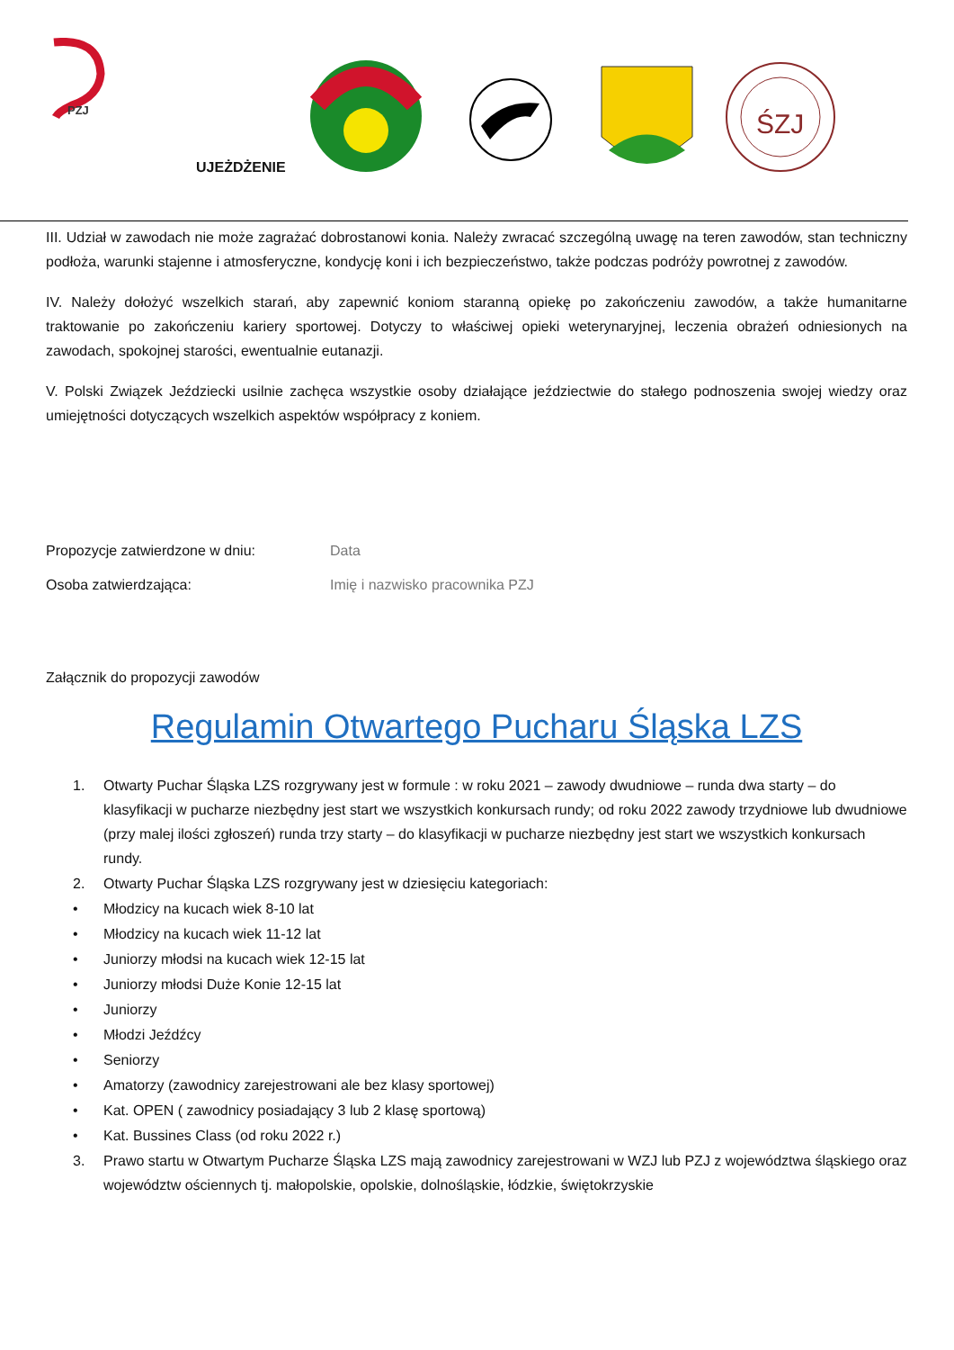PZJ
ŚZJ
UJEŻDŻENIE
III. Udział w zawodach nie może zagrażać dobrostanowi konia. Należy zwracać szczególną uwagę na teren zawodów, stan techniczny podłoża, warunki stajenne i atmosferyczne, kondycję koni i ich bezpieczeństwo, także podczas podróży powrotnej z zawodów.
IV. Należy dołożyć wszelkich starań, aby zapewnić koniom staranną opiekę po zakończeniu zawodów, a także humanitarne traktowanie po zakończeniu kariery sportowej. Dotyczy to właściwej opieki weterynaryjnej, leczenia obrażeń odniesionych na zawodach, spokojnej starości, ewentualnie eutanazji.
V. Polski Związek Jeździecki usilnie zachęca wszystkie osoby działające jeździectwie do stałego podnoszenia swojej wiedzy oraz umiejętności dotyczących wszelkich aspektów współpracy z koniem.
Propozycje zatwierdzone w dniu: Data
Osoba zatwierdzająca: Imię i nazwisko pracownika PZJ
Załącznik do propozycji zawodów
Regulamin Otwartego Pucharu Śląska LZS
1. Otwarty Puchar Śląska LZS rozgrywany jest w formule : w roku 2021 – zawody dwudniowe – runda dwa starty – do klasyfikacji w pucharze niezbędny jest start we wszystkich konkursach rundy; od roku 2022 zawody trzydniowe lub dwudniowe (przy malej ilości zgłoszeń) runda trzy starty – do klasyfikacji w pucharze niezbędny jest start we wszystkich konkursach rundy.
2. Otwarty Puchar Śląska LZS rozgrywany jest w dziesięciu kategoriach:
• Młodzicy na kucach wiek 8-10 lat
• Młodzicy na kucach wiek 11-12 lat
• Juniorzy młodsi na kucach wiek 12-15 lat
• Juniorzy młodsi Duże Konie 12-15 lat
• Juniorzy
• Młodzi Jeźdźcy
• Seniorzy
• Amatorzy (zawodnicy zarejestrowani ale bez klasy sportowej)
• Kat. OPEN ( zawodnicy posiadający 3 lub 2 klasę sportową)
• Kat. Bussines Class (od roku 2022 r.)
3. Prawo startu w Otwartym Pucharze Śląska LZS mają zawodnicy zarejestrowani w WZJ lub PZJ z województwa śląskiego oraz województw ościennych tj. małopolskie, opolskie, dolnośląskie, łódzkie, świętokrzyskie